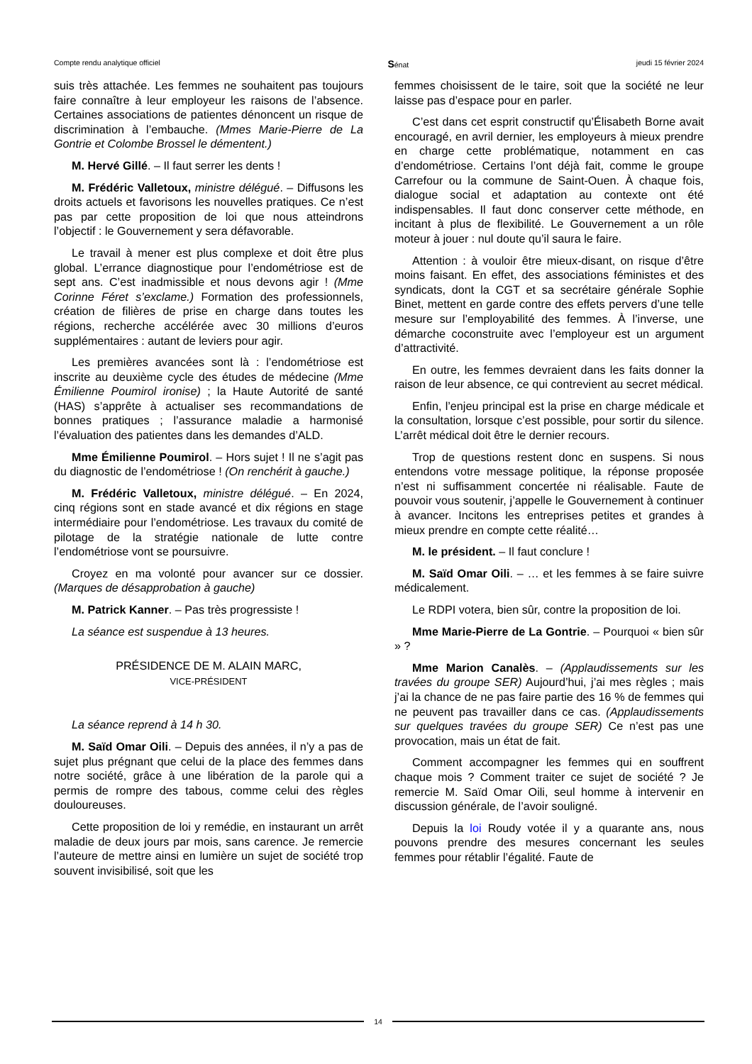Compte rendu analytique officiel Sénat jeudi 15 février 2024
suis très attachée. Les femmes ne souhaitent pas toujours faire connaître à leur employeur les raisons de l’absence. Certaines associations de patientes dénoncent un risque de discrimination à l’embauche. (Mmes Marie-Pierre de La Gontrie et Colombe Brossel le démentent.)
M. Hervé Gillé. – Il faut serrer les dents !
M. Frédéric Valletoux, ministre délégué. – Diffusons les droits actuels et favorisons les nouvelles pratiques. Ce n’est pas par cette proposition de loi que nous atteindrons l’objectif : le Gouvernement y sera défavorable.
Le travail à mener est plus complexe et doit être plus global. L’errance diagnostique pour l’endométriose est de sept ans. C’est inadmissible et nous devons agir ! (Mme Corinne Féret s’exclame.) Formation des professionnels, création de filières de prise en charge dans toutes les régions, recherche accélérée avec 30 millions d’euros supplémentaires : autant de leviers pour agir.
Les premières avancées sont là : l’endométriose est inscrite au deuxième cycle des études de médecine (Mme Émilienne Poumirol ironise) ; la Haute Autorité de santé (HAS) s’apprête à actualiser ses recommandations de bonnes pratiques ; l’assurance maladie a harmonisé l’évaluation des patientes dans les demandes d’ALD.
Mme Émilienne Poumirol. – Hors sujet ! Il ne s’agit pas du diagnostic de l’endométriose ! (On renchérit à gauche.)
M. Frédéric Valletoux, ministre délégué. – En 2024, cinq régions sont en stade avancé et dix régions en stage intermédiaire pour l’endométriose. Les travaux du comité de pilotage de la stratégie nationale de lutte contre l’endométriose vont se poursuivre.
Croyez en ma volonté pour avancer sur ce dossier. (Marques de désapprobation à gauche)
M. Patrick Kanner. – Pas très progressiste !
La séance est suspendue à 13 heures.
PRÉSIDENCE DE M. ALAIN MARC,
VICE-PRÉSIDENT
La séance reprend à 14 h 30.
M. Saïd Omar Oili. – Depuis des années, il n’y a pas de sujet plus prégnant que celui de la place des femmes dans notre société, grâce à une libération de la parole qui a permis de rompre des tabous, comme celui des règles douloureuses.
Cette proposition de loi y remédie, en instaurant un arrêt maladie de deux jours par mois, sans carence. Je remercie l’auteure de mettre ainsi en lumière un sujet de société trop souvent invisibilisé, soit que les
femmes choisissent de le taire, soit que la société ne leur laisse pas d’espace pour en parler.
C’est dans cet esprit constructif qu’Élisabeth Borne avait encouragé, en avril dernier, les employeurs à mieux prendre en charge cette problématique, notamment en cas d’endométriose. Certains l’ont déjà fait, comme le groupe Carrefour ou la commune de Saint-Ouen. À chaque fois, dialogue social et adaptation au contexte ont été indispensables. Il faut donc conserver cette méthode, en incitant à plus de flexibilité. Le Gouvernement a un rôle moteur à jouer : nul doute qu’il saura le faire.
Attention : à vouloir être mieux-disant, on risque d’être moins faisant. En effet, des associations féministes et des syndicats, dont la CGT et sa secrétaire générale Sophie Binet, mettent en garde contre des effets pervers d’une telle mesure sur l’employabilité des femmes. À l’inverse, une démarche coconstruite avec l’employeur est un argument d’attractivité.
En outre, les femmes devraient dans les faits donner la raison de leur absence, ce qui contrevient au secret médical.
Enfin, l’enjeu principal est la prise en charge médicale et la consultation, lorsque c’est possible, pour sortir du silence. L’arrêt médical doit être le dernier recours.
Trop de questions restent donc en suspens. Si nous entendons votre message politique, la réponse proposée n’est ni suffisamment concertée ni réalisable. Faute de pouvoir vous soutenir, j’appelle le Gouvernement à continuer à avancer. Incitons les entreprises petites et grandes à mieux prendre en compte cette réalité…
M. le président. – Il faut conclure !
M. Saïd Omar Oili. – … et les femmes à se faire suivre médicalement.
Le RDPI votera, bien sûr, contre la proposition de loi.
Mme Marie-Pierre de La Gontrie. – Pourquoi « bien sûr » ?
Mme Marion Canalès. – (Applaudissements sur les travées du groupe SER) Aujourd’hui, j’ai mes règles ; mais j’ai la chance de ne pas faire partie des 16 % de femmes qui ne peuvent pas travailler dans ce cas. (Applaudissements sur quelques travées du groupe SER) Ce n’est pas une provocation, mais un état de fait.
Comment accompagner les femmes qui en souffrent chaque mois ? Comment traiter ce sujet de société ? Je remercie M. Saïd Omar Oili, seul homme à intervenir en discussion générale, de l’avoir souligné.
Depuis la loi Roudy votée il y a quarante ans, nous pouvons prendre des mesures concernant les seules femmes pour rétablir l’égalité. Faute de
14